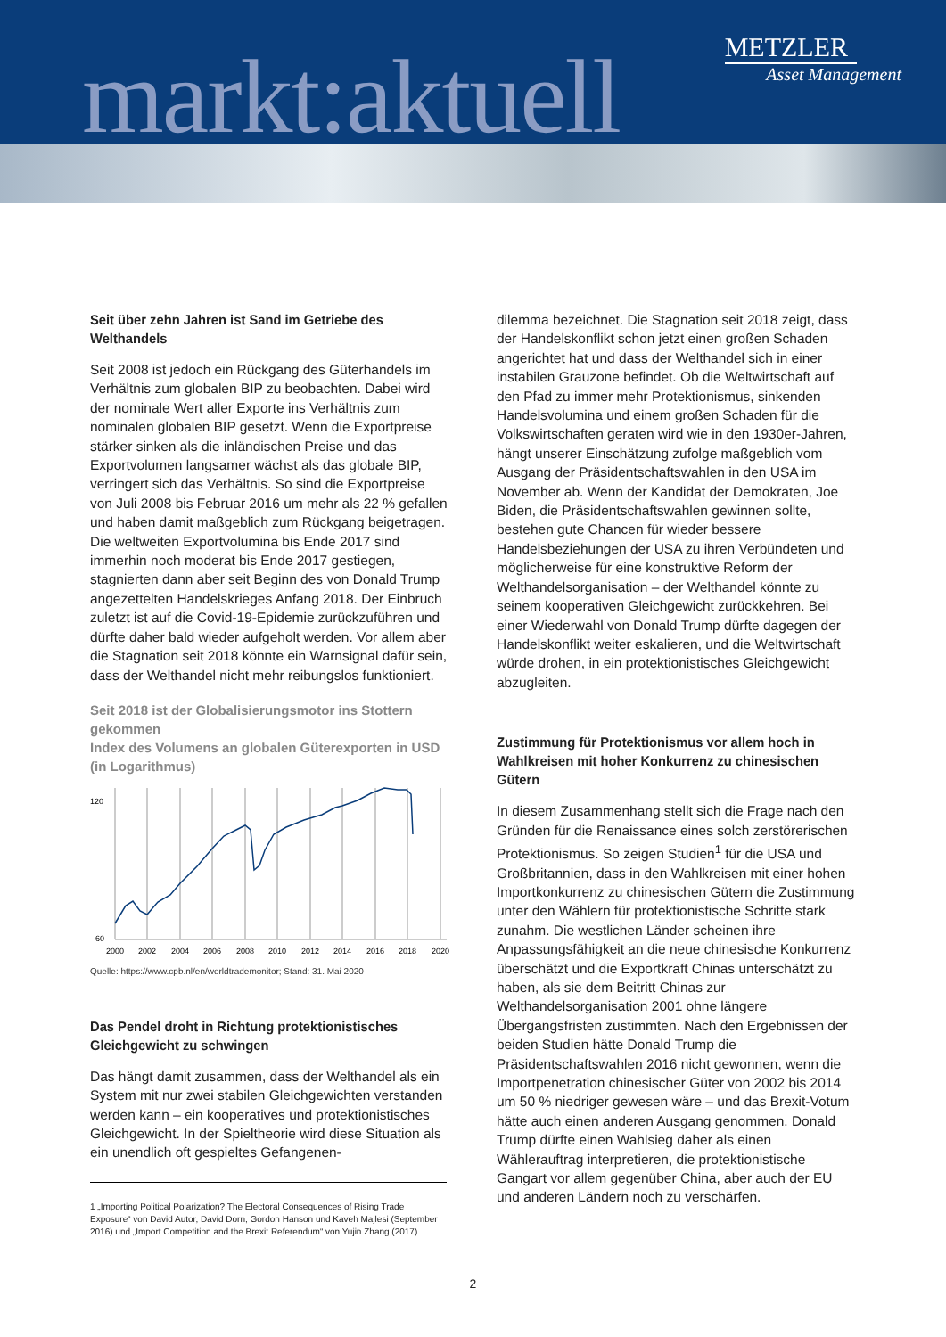markt:aktuell
METZLER
Asset Management
Seit über zehn Jahren ist Sand im Getriebe des Welthandels
Seit 2008 ist jedoch ein Rückgang des Güterhandels im Verhältnis zum globalen BIP zu beobachten. Dabei wird der nominale Wert aller Exporte ins Verhältnis zum nominalen globalen BIP gesetzt. Wenn die Exportpreise stärker sinken als die inländischen Preise und das Exportvolumen langsamer wächst als das globale BIP, verringert sich das Verhältnis. So sind die Exportpreise von Juli 2008 bis Februar 2016 um mehr als 22 % gefallen und haben damit maßgeblich zum Rückgang beigetragen. Die weltweiten Exportvolumina bis Ende 2017 sind immerhin noch moderat bis Ende 2017 gestiegen, stagnierten dann aber seit Beginn des von Donald Trump angezettelten Handelskrieges Anfang 2018. Der Einbruch zuletzt ist auf die Covid-19-Epidemie zurückzuführen und dürfte daher bald wieder aufgeholt werden. Vor allem aber die Stagnation seit 2018 könnte ein Warnsignal dafür sein, dass der Welthandel nicht mehr reibungslos funktioniert.
Seit 2018 ist der Globalisierungsmotor ins Stottern gekommen
Index des Volumens an globalen Güterexporten in USD
(in Logarithmus)
120
60
2000
2002
2004
2006
2008
2010
2012
2014
2016
2018
2020
Quelle: https://www.cpb.nl/en/worldtrademonitor; Stand: 31. Mai 2020
Das Pendel droht in Richtung protektionistisches Gleichgewicht zu schwingen
Das hängt damit zusammen, dass der Welthandel als ein System mit nur zwei stabilen Gleichgewichten verstanden werden kann – ein kooperatives und protektionistisches Gleichgewicht. In der Spieltheorie wird diese Situation als ein unendlich oft gespieltes Gefangenen-
dilemma bezeichnet. Die Stagnation seit 2018 zeigt, dass der Handelskonflikt schon jetzt einen großen Schaden angerichtet hat und dass der Welthandel sich in einer instabilen Grauzone befindet. Ob die Weltwirtschaft auf den Pfad zu immer mehr Protektionismus, sinkenden Handelsvolumina und einem großen Schaden für die Volkswirtschaften geraten wird wie in den 1930er-Jahren, hängt unserer Einschätzung zufolge maßgeblich vom Ausgang der Präsidentschaftswahlen in den USA im November ab. Wenn der Kandidat der Demokraten, Joe Biden, die Präsidentschaftswahlen gewinnen sollte, bestehen gute Chancen für wieder bessere Handelsbeziehungen der USA zu ihren Verbündeten und möglicherweise für eine konstruktive Reform der Welthandelsorganisation – der Welthandel könnte zu seinem kooperativen Gleichgewicht zurückkehren. Bei einer Wiederwahl von Donald Trump dürfte dagegen der Handelskonflikt weiter eskalieren, und die Weltwirtschaft würde drohen, in ein protektionistisches Gleichgewicht abzugleiten.
Zustimmung für Protektionismus vor allem hoch in Wahlkreisen mit hoher Konkurrenz zu chinesischen Gütern
In diesem Zusammenhang stellt sich die Frage nach den Gründen für die Renaissance eines solch zerstörerischen Protektionismus. So zeigen Studien<sup>1</sup> für die USA und Großbritannien, dass in den Wahlkreisen mit einer hohen Importkonkurrenz zu chinesischen Gütern die Zustimmung unter den Wählern für protektionistische Schritte stark zunahm. Die westlichen Länder scheinen ihre Anpassungsfähigkeit an die neue chinesische Konkurrenz überschätzt und die Exportkraft Chinas unterschätzt zu haben, als sie dem Beitritt Chinas zur Welthandelsorganisation 2001 ohne längere Übergangsfristen zustimmten. Nach den Ergebnissen der beiden Studien hätte Donald Trump die Präsidentschaftswahlen 2016 nicht gewonnen, wenn die Importpenetration chinesischer Güter von 2002 bis 2014 um 50 % niedriger gewesen wäre – und das Brexit-Votum hätte auch einen anderen Ausgang genommen. Donald Trump dürfte einen Wahlsieg daher als einen Wählerauftrag interpretieren, die protektionistische Gangart vor allem gegenüber China, aber auch der EU und anderen Ländern noch zu verschärfen.
1 „Importing Political Polarization? The Electoral Consequences of Rising Trade Exposure“ von David Autor, David Dorn, Gordon Hanson und Kaveh Majlesi (September 2016) und „Import Competition and the Brexit Referendum“ von Yujin Zhang (2017).
2